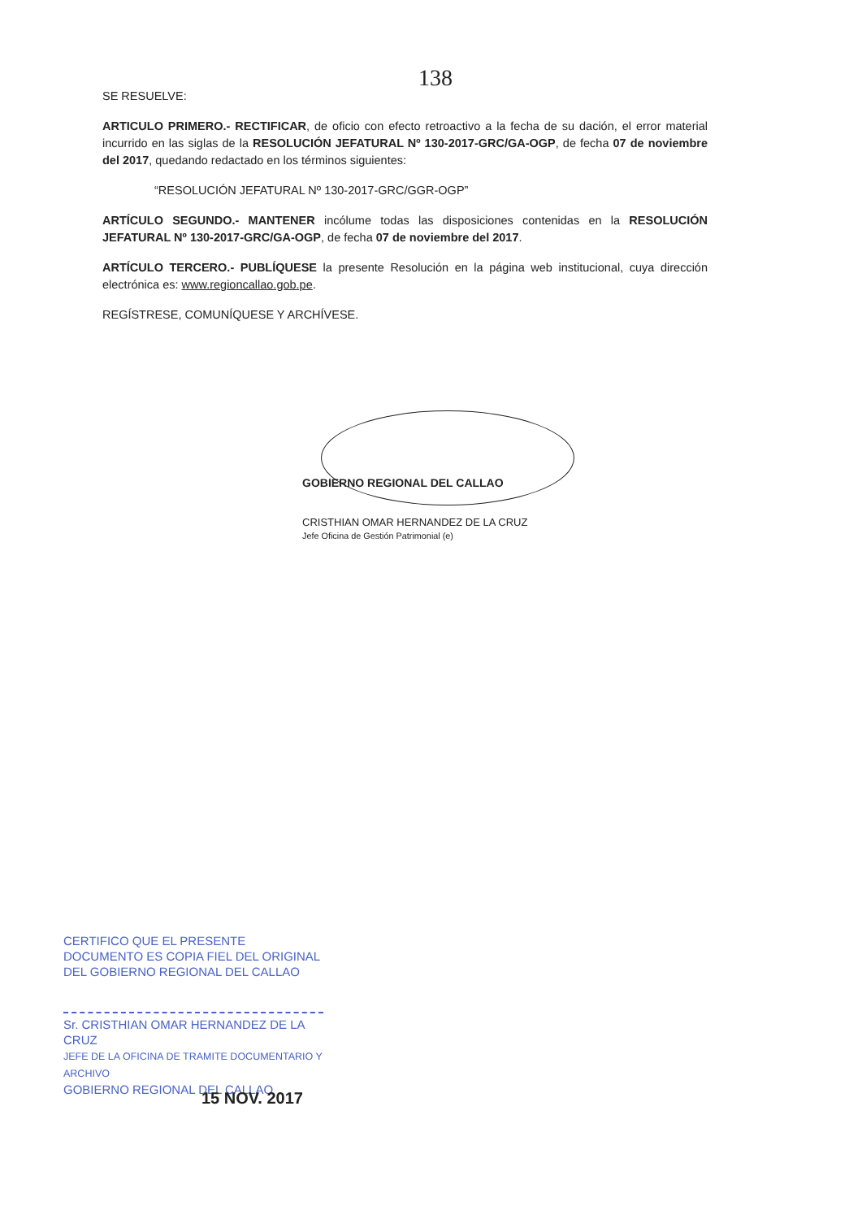138
SE RESUELVE:
ARTICULO PRIMERO.- RECTIFICAR, de oficio con efecto retroactivo a la fecha de su dación, el error material incurrido en las siglas de la RESOLUCIÓN JEFATURAL Nº 130-2017-GRC/GA-OGP, de fecha 07 de noviembre del 2017, quedando redactado en los términos siguientes:
“RESOLUCIÓN JEFATURAL Nº 130-2017-GRC/GGR-OGP”
ARTÍCULO SEGUNDO.- MANTENER incólume todas las disposiciones contenidas en la RESOLUCIÓN JEFATURAL Nº 130-2017-GRC/GA-OGP, de fecha 07 de noviembre del 2017.
ARTÍCULO TERCERO.- PUBLÍQUESE la presente Resolución en la página web institucional, cuya dirección electrónica es: www.regioncallao.gob.pe.
REGÍSTRESE, COMUNÍQUESE Y ARCHÍVESE.
GOBIERNO REGIONAL DEL CALLAO
CRISTHIAN OMAR HERNANDEZ DE LA CRUZ
Jefe Oficina de Gestión Patrimonial (e)
CERTIFICO QUE EL PRESENTE DOCUMENTO ES COPIA FIEL DEL ORIGINAL DEL GOBIERNO REGIONAL DEL CALLAO
Sr. CRISTHIAN OMAR HERNANDEZ DE LA CRUZ
JEFE DE LA OFICINA DE TRAMITE DOCUMENTARIO Y ARCHIVO
GOBIERNO REGIONAL DEL CALLAO
15 NOV. 2017